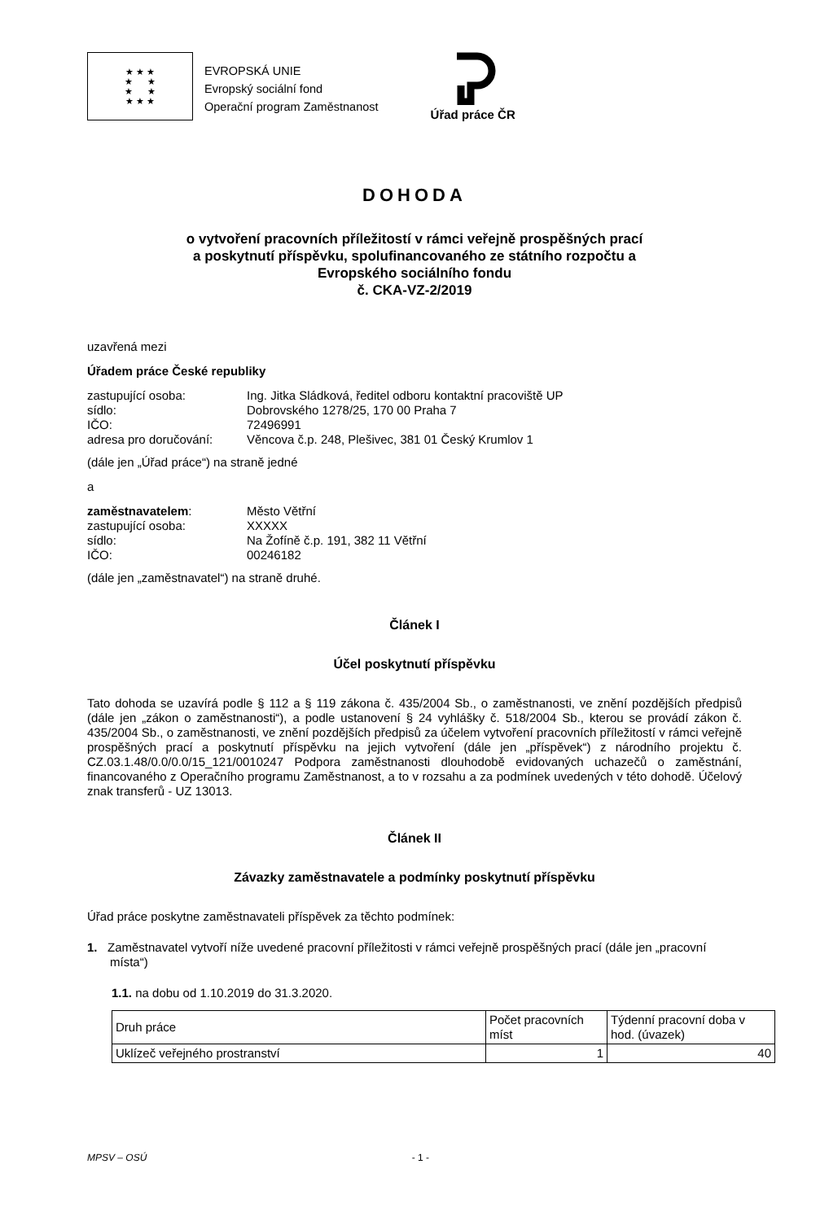★ ★ ★
★ ★
★ ★
★ ★ ★
EVROPSKÁ UNIE
Evropský sociální fond
Operační program Zaměstnanost
Úřad práce ČR
DOHODA
o vytvoření pracovních příležitostí v rámci veřejně prospěšných prací
a poskytnutí příspěvku, spolufinancovaného ze státního rozpočtu a
Evropského sociálního fondu
č. CKA-VZ-2/2019
uzavřená mezi
Úřadem práce České republiky
zastupující osoba: Ing. Jitka Sládková, ředitel odboru kontaktní pracoviště UP sídlo: Dobrovského 1278/25, 170 00 Praha 7 IČO: 72496991 adresa pro doručování: Věncova č.p. 248, Plešivec, 381 01 Český Krumlov 1
(dále jen „Úřad práce“) na straně jedné
a
zaměstnavatelem: Město Větřní zastupující osoba: XXXXX sídlo: Na Žofíně č.p. 191, 382 11 Větřní IČO: 00246182
(dále jen „zaměstnavatel“) na straně druhé.
Článek I
Účel poskytnutí příspěvku
Tato dohoda se uzavírá podle § 112 a § 119 zákona č. 435/2004 Sb., o zaměstnanosti, ve znění pozdějších předpisů (dále jen „zákon o zaměstnanosti“), a podle ustanovení § 24 vyhlášky č. 518/2004 Sb., kterou se provádí zákon č. 435/2004 Sb., o zaměstnanosti, ve znění pozdějších předpisů za účelem vytvoření pracovních příležitostí v rámci veřejně prospěšných prací a poskytnutí příspěvku na jejich vytvoření (dále jen „příspěvek“) z národního projektu č. CZ.03.1.48/0.0/0.0/15_121/0010247 Podpora zaměstnanosti dlouhodobě evidovaných uchazečů o zaměstnání, financovaného z Operačního programu Zaměstnanost, a to v rozsahu a za podmínek uvedených v této dohodě. Účelový znak transferů - UZ 13013.
Článek II
Závazky zaměstnavatele a podmínky poskytnutí příspěvku
Úřad práce poskytne zaměstnavateli příspěvek za těchto podmínek:
1. Zaměstnavatel vytvoří níže uvedené pracovní příležitosti v rámci veřejně prospěšných prací (dále jen „pracovní místa“)
1.1. na dobu od 1.10.2019 do 31.3.2020.
| Druh práce | Počet pracovních míst | Týdenní pracovní doba v hod. (úvazek) |
| Uklízeč veřejného prostranství | 1 | 40 |
MPSV – OSÚ - 1 -